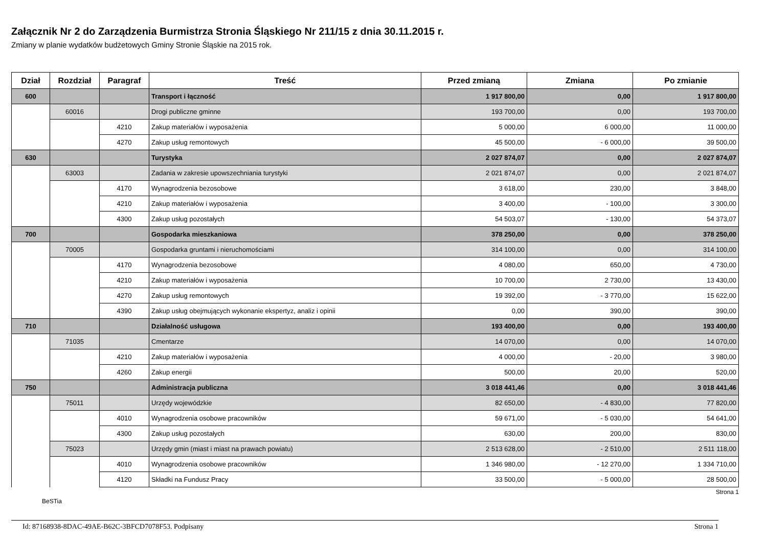Załącznik Nr 2 do Zarządzenia Burmistrza Stronia Śląskiego Nr 211/15 z dnia 30.11.2015 r.
Zmiany w planie wydatków budżetowych Gminy Stronie Śląskie na 2015 rok.
| Dział | Rozdział | Paragraf | Treść | Przed zmianą | Zmiana | Po zmianie |
| --- | --- | --- | --- | --- | --- | --- |
| 600 | | | Transport i łączność | 1 917 800,00 | 0,00 | 1 917 800,00 |
| | 60016 | | Drogi publiczne gminne | 193 700,00 | 0,00 | 193 700,00 |
| | | 4210 | Zakup materiałów i wyposażenia | 5 000,00 | 6 000,00 | 11 000,00 |
| | | 4270 | Zakup usług remontowych | 45 500,00 | - 6 000,00 | 39 500,00 |
| 630 | | | Turystyka | 2 027 874,07 | 0,00 | 2 027 874,07 |
| | 63003 | | Zadania w zakresie upowszechniania turystyki | 2 021 874,07 | 0,00 | 2 021 874,07 |
| | | 4170 | Wynagrodzenia bezosobowe | 3 618,00 | 230,00 | 3 848,00 |
| | | 4210 | Zakup materiałów i wyposażenia | 3 400,00 | - 100,00 | 3 300,00 |
| | | 4300 | Zakup usług pozostałych | 54 503,07 | - 130,00 | 54 373,07 |
| 700 | | | Gospodarka mieszkaniowa | 378 250,00 | 0,00 | 378 250,00 |
| | 70005 | | Gospodarka gruntami i nieruchomościami | 314 100,00 | 0,00 | 314 100,00 |
| | | 4170 | Wynagrodzenia bezosobowe | 4 080,00 | 650,00 | 4 730,00 |
| | | 4210 | Zakup materiałów i wyposażenia | 10 700,00 | 2 730,00 | 13 430,00 |
| | | 4270 | Zakup usług remontowych | 19 392,00 | - 3 770,00 | 15 622,00 |
| | | 4390 | Zakup usług obejmujących wykonanie ekspertyz, analiz i opinii | 0,00 | 390,00 | 390,00 |
| 710 | | | Działalność usługowa | 193 400,00 | 0,00 | 193 400,00 |
| | 71035 | | Cmentarze | 14 070,00 | 0,00 | 14 070,00 |
| | | 4210 | Zakup materiałów i wyposażenia | 4 000,00 | - 20,00 | 3 980,00 |
| | | 4260 | Zakup energii | 500,00 | 20,00 | 520,00 |
| 750 | | | Administracja publiczna | 3 018 441,46 | 0,00 | 3 018 441,46 |
| | 75011 | | Urzędy wojewódzkie | 82 650,00 | - 4 830,00 | 77 820,00 |
| | | 4010 | Wynagrodzenia osobowe pracowników | 59 671,00 | - 5 030,00 | 54 641,00 |
| | | 4300 | Zakup usług pozostałych | 630,00 | 200,00 | 830,00 |
| | 75023 | | Urzędy gmin (miast i miast na prawach powiatu) | 2 513 628,00 | - 2 510,00 | 2 511 118,00 |
| | | 4010 | Wynagrodzenia osobowe pracowników | 1 346 980,00 | - 12 270,00 | 1 334 710,00 |
| | | 4120 | Składki na Fundusz Pracy | 33 500,00 | - 5 000,00 | 28 500,00 |
BeSTia Strona 1
Id: 87168938-8DAC-49AE-B62C-3BFCD7078F53. Podpisany Strona 1